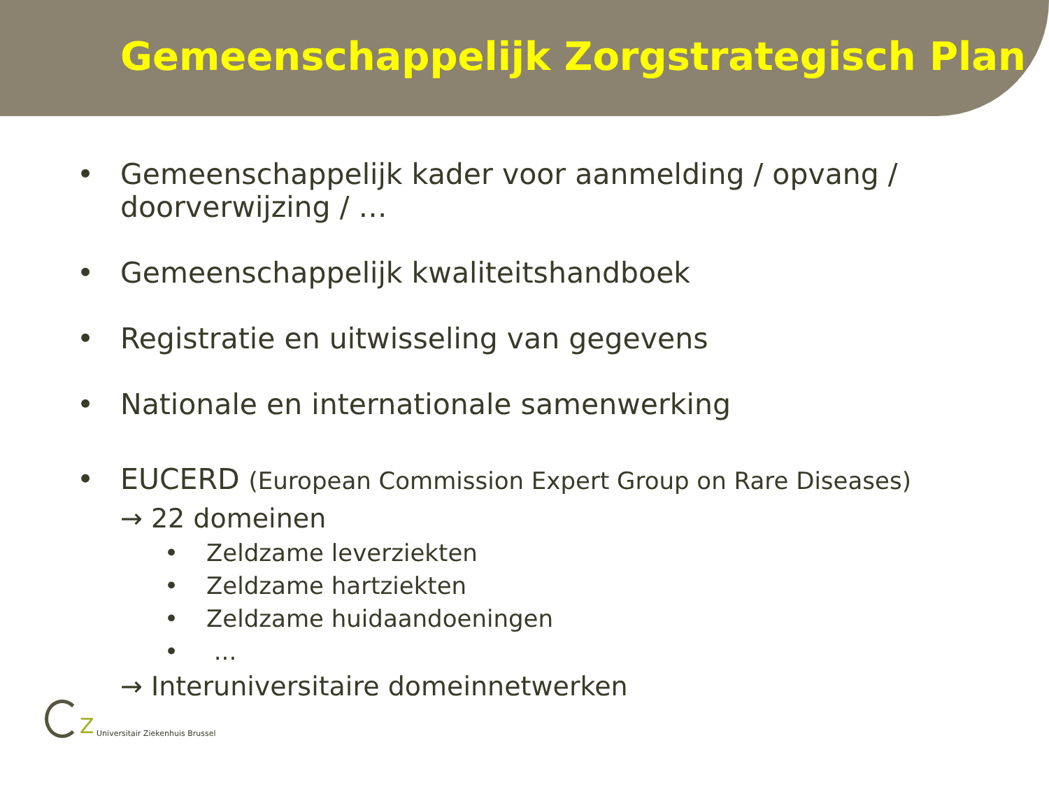Gemeenschappelijk Zorgstrategisch Plan
• Gemeenschappelijk kader voor aanmelding / opvang / doorverwijzing / …
• Gemeenschappelijk kwaliteitshandboek
• Registratie en uitwisseling van gegevens
• Nationale en internationale samenwerking
• EUCERD (European Commission Expert Group on Rare Diseases)
→ 22 domeinen
• Zeldzame leverziekten
• Zeldzame hartziekten
• Zeldzame huidaandoeningen
• ...
→ Interuniversitaire domeinnetwerken
Z Universitair Ziekenhuis Brussel